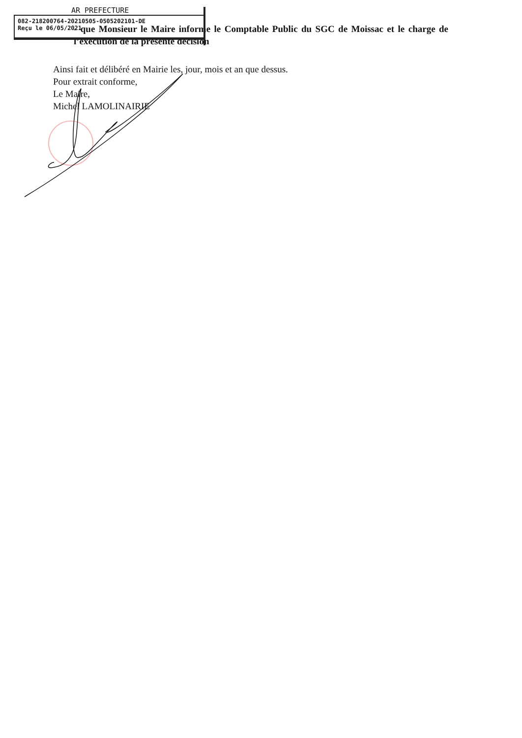- que Monsieur le Maire informe le Comptable Public du SGC de Moissac et le charge de l’exécution de la présente décision
Ainsi fait et délibéré en Mairie les, jour, mois et an que dessus.
Pour extrait conforme,
Le Maire,
Michel LAMOLINAIRIE
AR PREFECTURE
082-218200764-20210505-0505202101-DE
Reçu le 06/05/2021